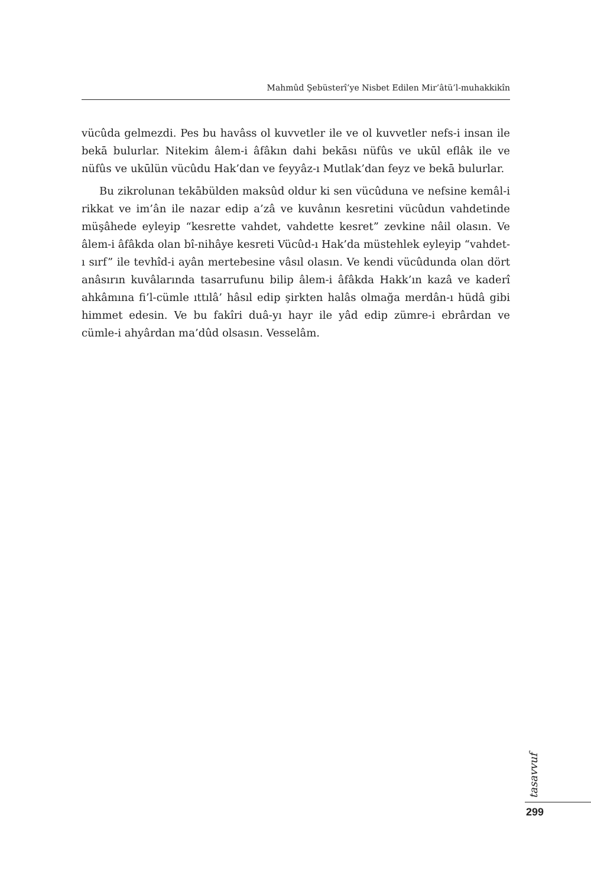Mahmûd Şebüsterî’ye Nisbet Edilen Mir’âtü’l-muhakkikîn
vücûda gelmezdi. Pes bu havâss ol kuvvetler ile ve ol kuvvetler nefs-i insan ile bekā bulurlar. Nitekim âlem-i âfâkın dahi bekāsı nüfûs ve ukūl eflâk ile ve nüfûs ve ukūlün vücûdu Hak’dan ve feyyâz-ı Mutlak’dan feyz ve bekā bulurlar.
Bu zikrolunan tekābülden maksûd oldur ki sen vücûduna ve nefsine kemâl-i rikkat ve im’ân ile nazar edip a’zâ ve kuvânın kesretini vücûdun vahdetinde müşâhede eyleyip “kesrette vahdet, vahdette kesret” zevkine nâil olasın. Ve âlem-i âfâkda olan bî-nihâye kesreti Vücûd-ı Hak’da müstehlek eyleyip “vahdet-ı sırf” ile tevhîd-i ayân mertebesine vâsıl olasın. Ve kendi vücûdunda olan dört anâsırın kuvâlarında tasarrufunu bilip âlem-i âfâkda Hakk’ın kazâ ve kaderî ahkâmına fi’l-cümle ıttılâ’ hâsıl edip şirkten halâs olmağa merdân-ı hüdâ gibi himmet edesin. Ve bu fakîri duâ-yı hayr ile yâd edip zümre-i ebrârdan ve cümle-i ahyârdan ma’dûd olsasın. Vesselâm.
tasavvuf
299